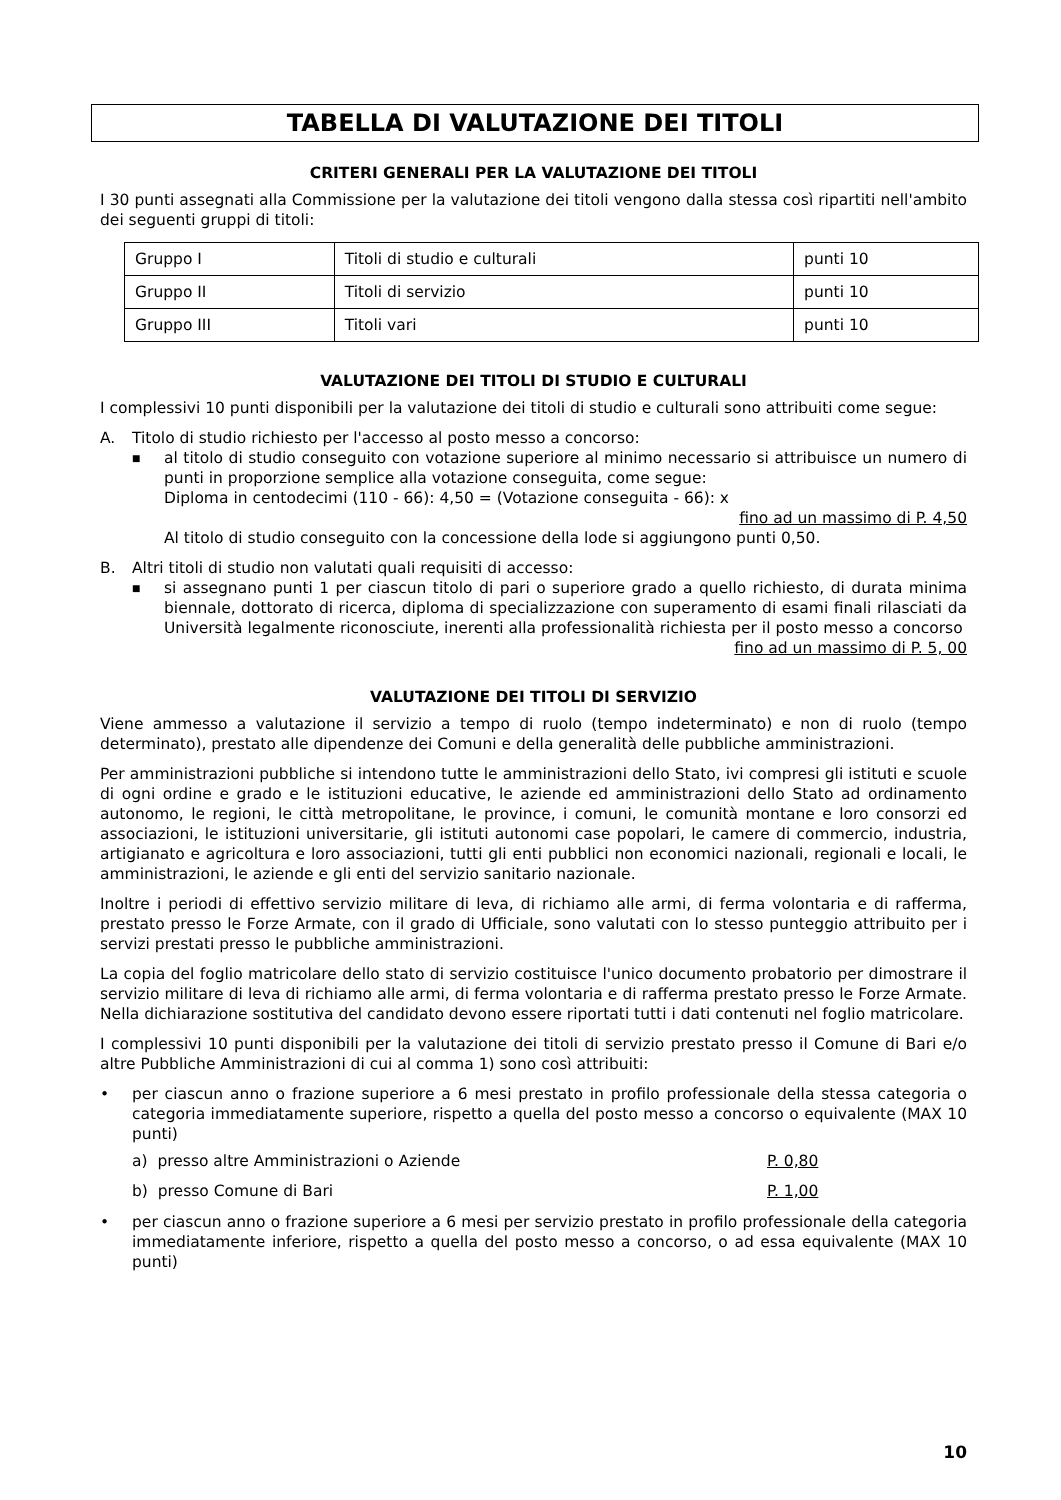TABELLA DI VALUTAZIONE DEI TITOLI
CRITERI GENERALI PER LA VALUTAZIONE DEI TITOLI
I 30 punti assegnati alla Commissione per la valutazione dei titoli vengono dalla stessa così ripartiti nell'ambito dei seguenti gruppi di titoli:
| Gruppo I | Titoli di studio e culturali | punti 10 |
| Gruppo II | Titoli di servizio | punti 10 |
| Gruppo III | Titoli vari | punti 10 |
VALUTAZIONE DEI TITOLI DI STUDIO E CULTURALI
I complessivi 10 punti disponibili per la valutazione dei titoli di studio e culturali sono attribuiti come segue:
A. Titolo di studio richiesto per l'accesso al posto messo a concorso:
■
al titolo di studio conseguito con votazione superiore al minimo necessario si attribuisce un numero di punti in proporzione semplice alla votazione conseguita, come segue:
Diploma in centodecimi (110 - 66): 4,50 = (Votazione conseguita - 66): x
fino ad un massimo di P. 4,50
Al titolo di studio conseguito con la concessione della lode si aggiungono punti 0,50.
B. Altri titoli di studio non valutati quali requisiti di accesso:
■
si assegnano punti 1 per ciascun titolo di pari o superiore grado a quello richiesto, di durata minima biennale, dottorato di ricerca, diploma di specializzazione con superamento di esami finali rilasciati da Università legalmente riconosciute, inerenti alla professionalità richiesta per il posto messo a concorso
fino ad un massimo di P. 5, 00
VALUTAZIONE DEI TITOLI DI SERVIZIO
Viene ammesso a valutazione il servizio a tempo di ruolo (tempo indeterminato) e non di ruolo (tempo determinato), prestato alle dipendenze dei Comuni e della generalità delle pubbliche amministrazioni.
Per amministrazioni pubbliche si intendono tutte le amministrazioni dello Stato, ivi compresi gli istituti e scuole di ogni ordine e grado e le istituzioni educative, le aziende ed amministrazioni dello Stato ad ordinamento autonomo, le regioni, le città metropolitane, le province, i comuni, le comunità montane e loro consorzi ed associazioni, le istituzioni universitarie, gli istituti autonomi case popolari, le camere di commercio, industria, artigianato e agricoltura e loro associazioni, tutti gli enti pubblici non economici nazionali, regionali e locali, le amministrazioni, le aziende e gli enti del servizio sanitario nazionale.
Inoltre i periodi di effettivo servizio militare di leva, di richiamo alle armi, di ferma volontaria e di rafferma, prestato presso le Forze Armate, con il grado di Ufficiale, sono valutati con lo stesso punteggio attribuito per i servizi prestati presso le pubbliche amministrazioni.
La copia del foglio matricolare dello stato di servizio costituisce l'unico documento probatorio per dimostrare il servizio militare di leva di richiamo alle armi, di ferma volontaria e di rafferma prestato presso le Forze Armate. Nella dichiarazione sostitutiva del candidato devono essere riportati tutti i dati contenuti nel foglio matricolare.
I complessivi 10 punti disponibili per la valutazione dei titoli di servizio prestato presso il Comune di Bari e/o altre Pubbliche Amministrazioni di cui al comma 1) sono così attribuiti:
•
per ciascun anno o frazione superiore a 6 mesi prestato in profilo professionale della stessa categoria o categoria immediatamente superiore, rispetto a quella del posto messo a concorso o equivalente (MAX 10 punti)
a) presso altre Amministrazioni o Aziende P. 0,80
b) presso Comune di Bari P. 1,00
•
per ciascun anno o frazione superiore a 6 mesi per servizio prestato in profilo professionale della categoria immediatamente inferiore, rispetto a quella del posto messo a concorso, o ad essa equivalente (MAX 10 punti)
10